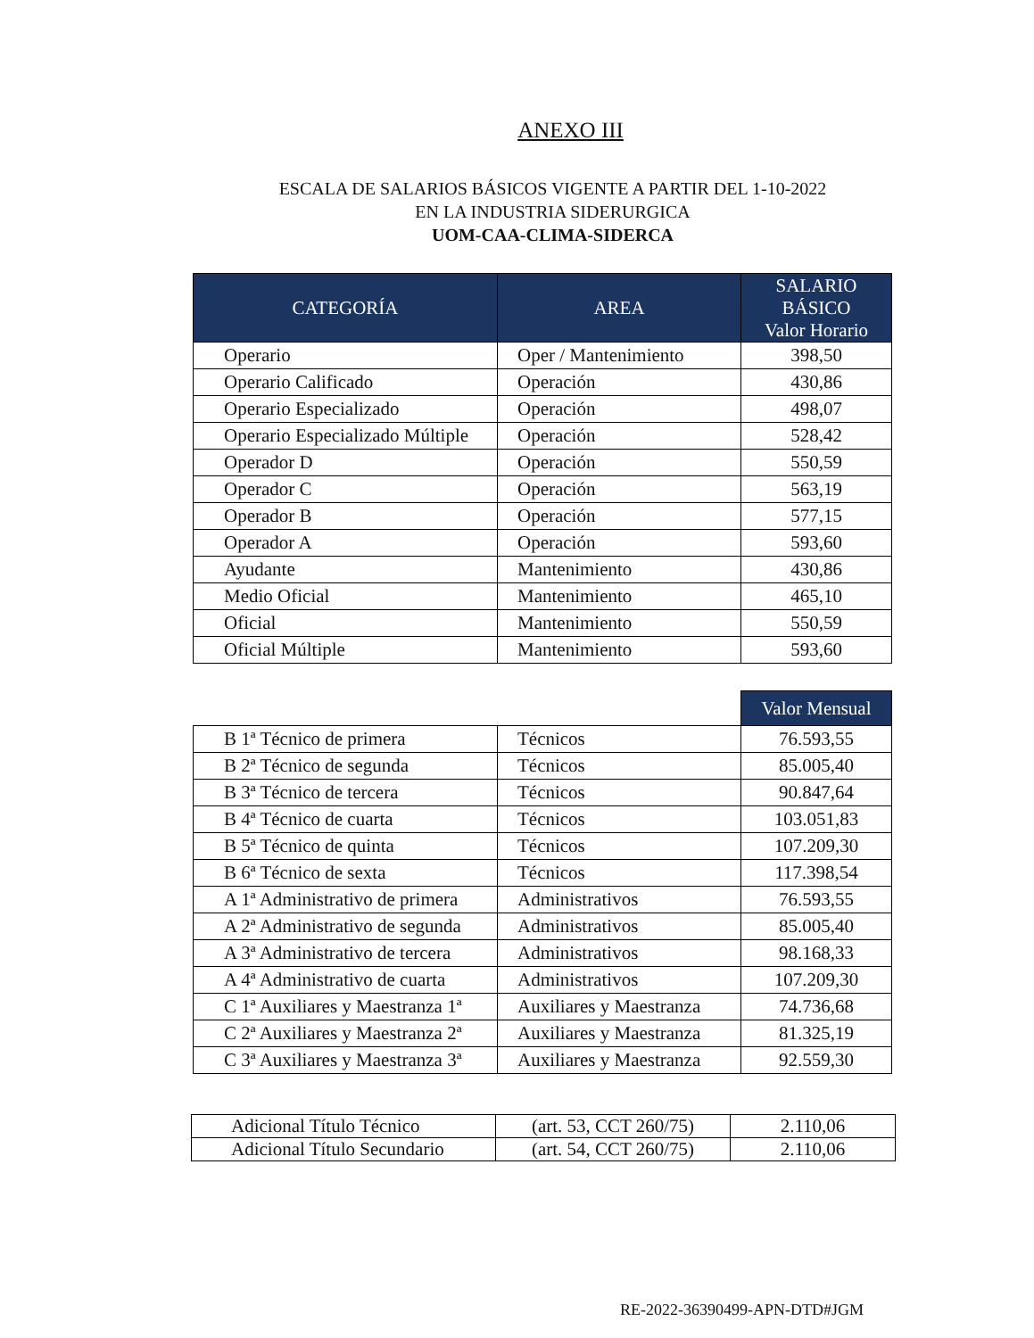ANEXO III
ESCALA DE SALARIOS BÁSICOS VIGENTE A PARTIR DEL 1-10-2022
EN LA INDUSTRIA SIDERURGICA
UOM-CAA-CLIMA-SIDERCA
| CATEGORÍA | AREA | SALARIO BÁSICO Valor Horario |
| --- | --- | --- |
| Operario | Oper / Mantenimiento | 398,50 |
| Operario Calificado | Operación | 430,86 |
| Operario Especializado | Operación | 498,07 |
| Operario Especializado Múltiple | Operación | 528,42 |
| Operador D | Operación | 550,59 |
| Operador C | Operación | 563,19 |
| Operador B | Operación | 577,15 |
| Operador A | Operación | 593,60 |
| Ayudante | Mantenimiento | 430,86 |
| Medio Oficial | Mantenimiento | 465,10 |
| Oficial | Mantenimiento | 550,59 |
| Oficial Múltiple | Mantenimiento | 593,60 |
| | | Valor Mensual |
| B 1ª Técnico de primera | Técnicos | 76.593,55 |
| B 2ª Técnico de segunda | Técnicos | 85.005,40 |
| B 3ª Técnico de tercera | Técnicos | 90.847,64 |
| B 4ª Técnico de cuarta | Técnicos | 103.051,83 |
| B 5ª Técnico de quinta | Técnicos | 107.209,30 |
| B 6ª Técnico de sexta | Técnicos | 117.398,54 |
| A 1ª Administrativo de primera | Administrativos | 76.593,55 |
| A 2ª Administrativo de segunda | Administrativos | 85.005,40 |
| A 3ª Administrativo de tercera | Administrativos | 98.168,33 |
| A 4ª Administrativo de cuarta | Administrativos | 107.209,30 |
| C 1ª Auxiliares y Maestranza 1ª | Auxiliares y Maestranza | 74.736,68 |
| C 2ª Auxiliares y Maestranza 2ª | Auxiliares y Maestranza | 81.325,19 |
| C 3ª Auxiliares y Maestranza 3ª | Auxiliares y Maestranza | 92.559,30 |
| Adicional Título Técnico | (art. 53, CCT 260/75) | 2.110,06 |
| Adicional Título Secundario | (art. 54, CCT 260/75) | 2.110,06 |
RE-2022-36390499-APN-DTD#JGM